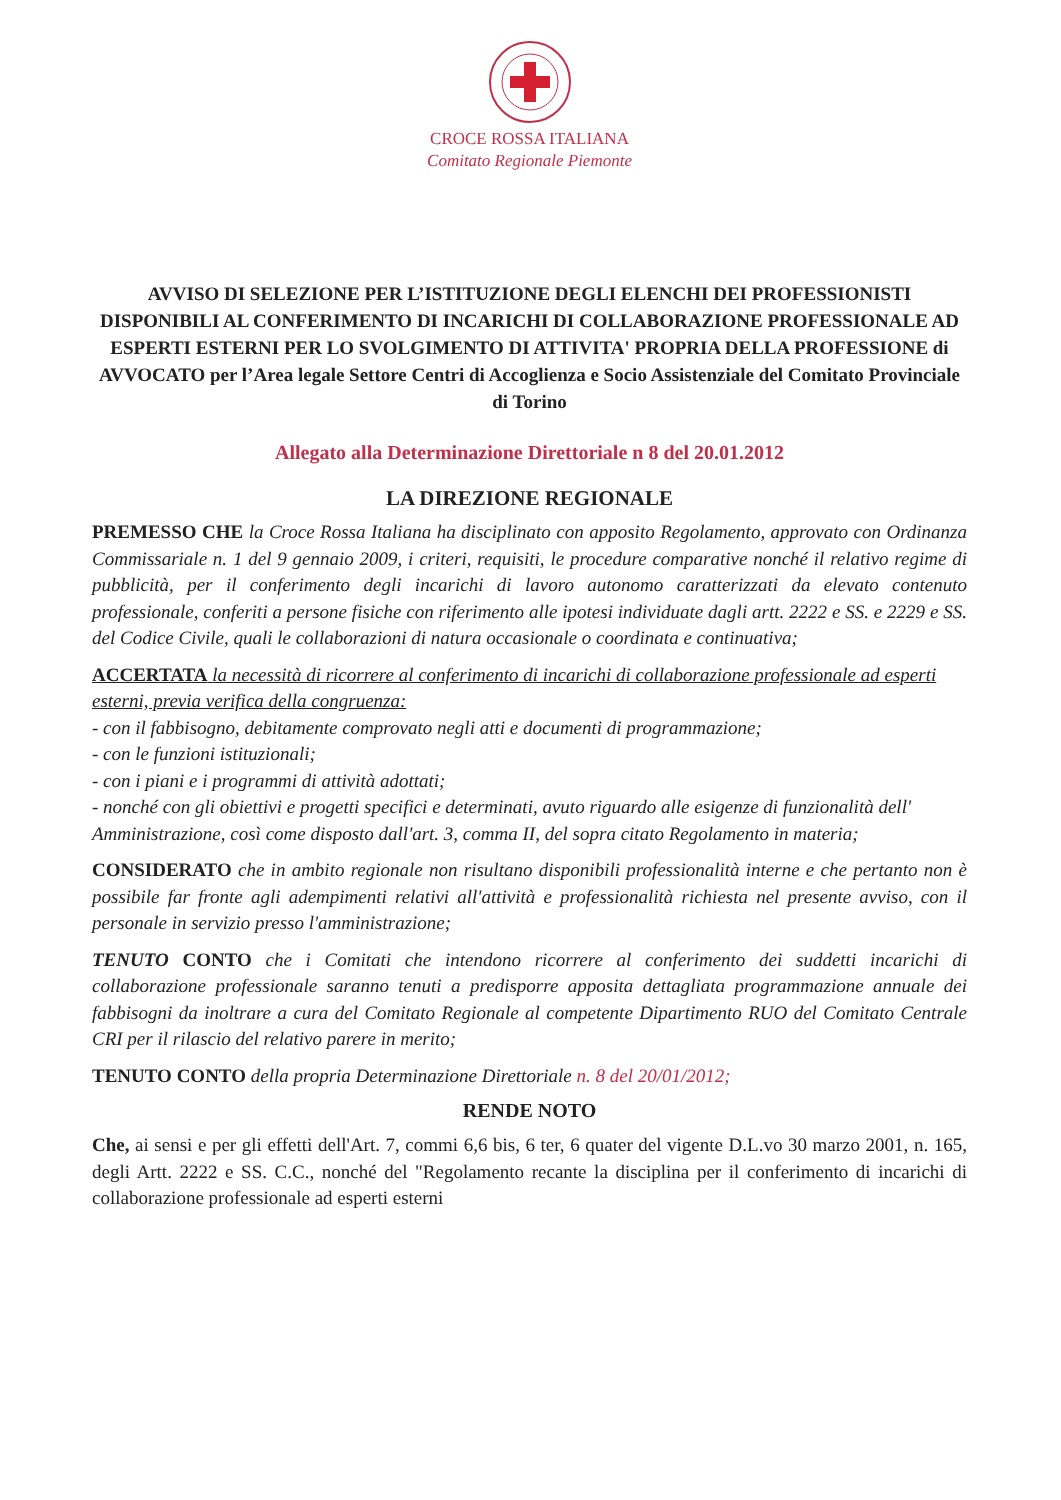CROCE ROSSA ITALIANA
Comitato Regionale Piemonte
AVVISO DI SELEZIONE PER L’ISTITUZIONE DEGLI ELENCHI DEI PROFESSIONISTI DISPONIBILI AL CONFERIMENTO DI INCARICHI DI COLLABORAZIONE PROFESSIONALE AD ESPERTI ESTERNI PER LO SVOLGIMENTO DI ATTIVITA' PROPRIA DELLA PROFESSIONE di AVVOCATO per l’Area legale Settore Centri di Accoglienza e Socio Assistenziale del Comitato Provinciale di Torino
Allegato alla Determinazione Direttoriale n 8 del 20.01.2012
LA DIREZIONE REGIONALE
PREMESSO CHE la Croce Rossa Italiana ha disciplinato con apposito Regolamento, approvato con Ordinanza Commissariale n. 1 del 9 gennaio 2009, i criteri, requisiti, le procedure comparative nonché il relativo regime di pubblicità, per il conferimento degli incarichi di lavoro autonomo caratterizzati da elevato contenuto professionale, conferiti a persone fisiche con riferimento alle ipotesi individuate dagli artt. 2222 e SS. e 2229 e SS. del Codice Civile, quali le collaborazioni di natura occasionale o coordinata e continuativa;
ACCERTATA la necessità di ricorrere al conferimento di incarichi di collaborazione professionale ad esperti esterni, previa verifica della congruenza:
- con il fabbisogno, debitamente comprovato negli atti e documenti di programmazione;
- con le funzioni istituzionali;
- con i piani e i programmi di attività adottati;
- nonché con gli obiettivi e progetti specifici e determinati, avuto riguardo alle esigenze di funzionalità dell' Amministrazione, così come disposto dall'art. 3, comma II, del sopra citato Regolamento in materia;
CONSIDERATO che in ambito regionale non risultano disponibili professionalità interne e che pertanto non è possibile far fronte agli adempimenti relativi all'attività e professionalità richiesta nel presente avviso, con il personale in servizio presso l'amministrazione;
TENUTO CONTO che i Comitati che intendono ricorrere al conferimento dei suddetti incarichi di collaborazione professionale saranno tenuti a predisporre apposita dettagliata programmazione annuale dei fabbisogni da inoltrare a cura del Comitato Regionale al competente Dipartimento RUO del Comitato Centrale CRI per il rilascio del relativo parere in merito;
TENUTO CONTO della propria Determinazione Direttoriale n. 8 del 20/01/2012;
RENDE NOTO
Che, ai sensi e per gli effetti dell'Art. 7, commi 6,6 bis, 6 ter, 6 quater del vigente D.L.vo 30 marzo 2001, n. 165, degli Artt. 2222 e SS. C.C., nonché del "Regolamento recante la disciplina per il conferimento di incarichi di collaborazione professionale ad esperti esterni